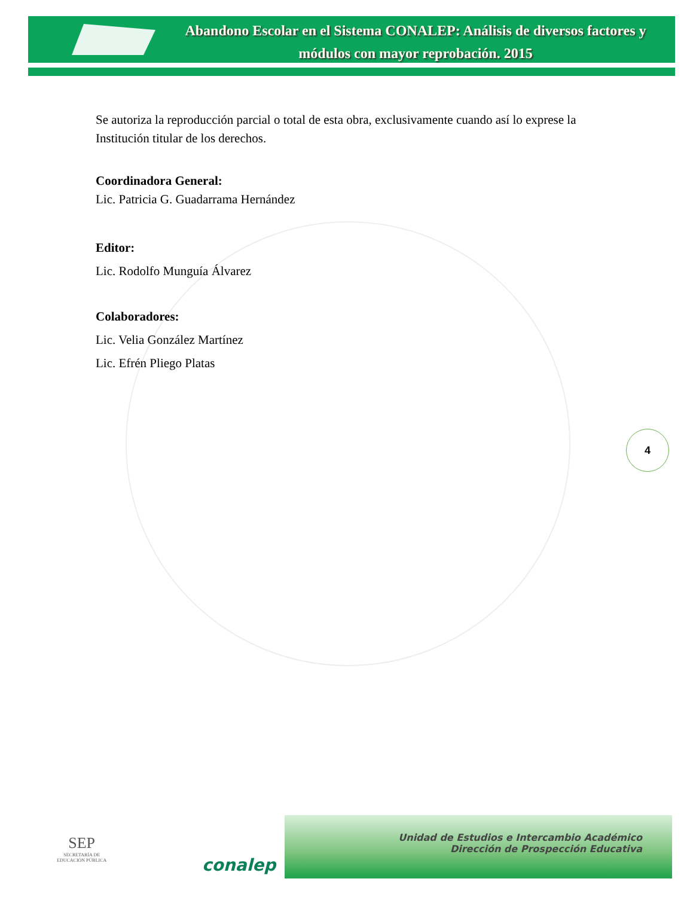Abandono Escolar en el Sistema CONALEP: Análisis de diversos factores y módulos con mayor reprobación. 2015
Se autoriza la reproducción parcial o total de esta obra, exclusivamente cuando así lo exprese la Institución titular de los derechos.
Coordinadora General:
Lic. Patricia G. Guadarrama Hernández
Editor:
Lic. Rodolfo Munguía Álvarez
Colaboradores:
Lic. Velia González Martínez
Lic. Efrén Pliego Platas
4
SEP
SECRETARÍA DE
EDUCACIÓN PÚBLICA
conalep
Unidad de Estudios e Intercambio Académico
Dirección de Prospección Educativa